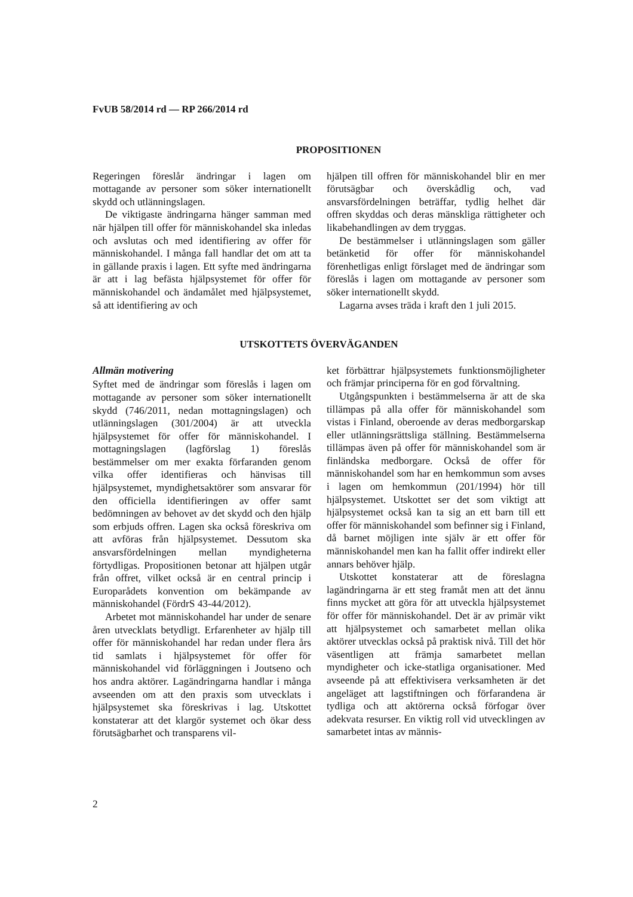FvUB 58/2014 rd — RP 266/2014 rd
PROPOSITIONEN
Regeringen föreslår ändringar i lagen om mottagande av personer som söker internationellt skydd och utlänningslagen.
De viktigaste ändringarna hänger samman med när hjälpen till offer för människohandel ska inledas och avslutas och med identifiering av offer för människohandel. I många fall handlar det om att ta in gällande praxis i lagen. Ett syfte med ändringarna är att i lag befästa hjälpsystemet för offer för människohandel och ändamålet med hjälpsystemet, så att identifiering av och
hjälpen till offren för människohandel blir en mer förutsägbar och överskådlig och, vad ansvarsfördelningen beträffar, tydlig helhet där offren skyddas och deras mänskliga rättigheter och likabehandlingen av dem tryggas.
De bestämmelser i utlänningslagen som gäller betänketid för offer för människohandel förenhetligas enligt förslaget med de ändringar som föreslås i lagen om mottagande av personer som söker internationellt skydd.
Lagarna avses träda i kraft den 1 juli 2015.
UTSKOTTETS ÖVERVÄGANDEN
Allmän motivering
Syftet med de ändringar som föreslås i lagen om mottagande av personer som söker internationellt skydd (746/2011, nedan mottagningslagen) och utlänningslagen (301/2004) är att utveckla hjälpsystemet för offer för människohandel. I mottagningslagen (lagförslag 1) föreslås bestämmelser om mer exakta förfaranden genom vilka offer identifieras och hänvisas till hjälpsystemet, myndighetsaktörer som ansvarar för den officiella identifieringen av offer samt bedömningen av behovet av det skydd och den hjälp som erbjuds offren. Lagen ska också föreskriva om att avföras från hjälpsystemet. Dessutom ska ansvarsfördelningen mellan myndigheterna förtydligas. Propositionen betonar att hjälpen utgår från offret, vilket också är en central princip i Europarådets konvention om bekämpande av människohandel (FördrS 43-44/2012).
Arbetet mot människohandel har under de senare åren utvecklats betydligt. Erfarenheter av hjälp till offer för människohandel har redan under flera års tid samlats i hjälpsystemet för offer för människohandel vid förläggningen i Joutseno och hos andra aktörer. Lagändringarna handlar i många avseenden om att den praxis som utvecklats i hjälpsystemet ska föreskrivas i lag. Utskottet konstaterar att det klargör systemet och ökar dess förutsägbarhet och transparens vil-
ket förbättrar hjälpsystemets funktionsmöjligheter och främjar principerna för en god förvaltning.
Utgångspunkten i bestämmelserna är att de ska tillämpas på alla offer för människohandel som vistas i Finland, oberoende av deras medborgarskap eller utlänningsrättsliga ställning. Bestämmelserna tillämpas även på offer för människohandel som är finländska medborgare. Också de offer för människohandel som har en hemkommun som avses i lagen om hemkommun (201/1994) hör till hjälpsystemet. Utskottet ser det som viktigt att hjälpsystemet också kan ta sig an ett barn till ett offer för människohandel som befinner sig i Finland, då barnet möjligen inte själv är ett offer för människohandel men kan ha fallit offer indirekt eller annars behöver hjälp.
Utskottet konstaterar att de föreslagna lagändringarna är ett steg framåt men att det ännu finns mycket att göra för att utveckla hjälpsystemet för offer för människohandel. Det är av primär vikt att hjälpsystemet och samarbetet mellan olika aktörer utvecklas också på praktisk nivå. Till det hör väsentligen att främja samarbetet mellan myndigheter och icke-statliga organisationer. Med avseende på att effektivisera verksamheten är det angeläget att lagstiftningen och förfarandena är tydliga och att aktörerna också förfogar över adekvata resurser. En viktig roll vid utvecklingen av samarbetet intas av männis-
2